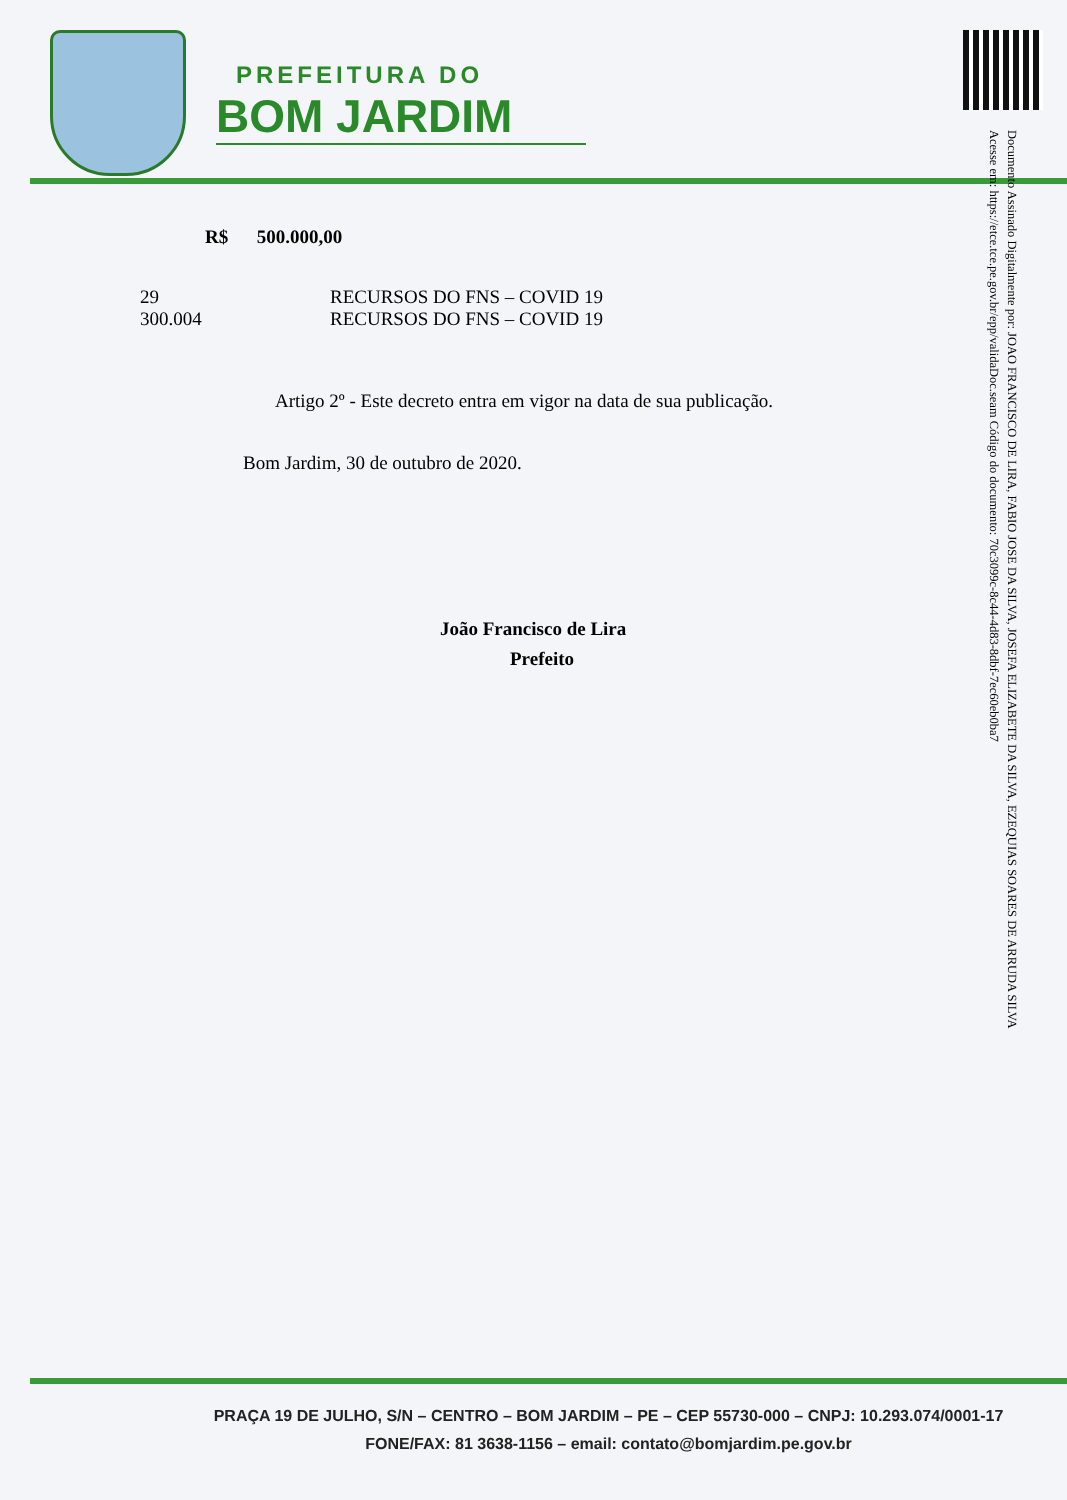PREFEITURA DO
BOM JARDIM
Documento Assinado Digitalmente por: JOAO FRANCISCO DE LIRA, FABIO JOSE DA SILVA, JOSEFA ELIZABETE DA SILVA, EZEQUIAS SOARES DE ARRUDA SILVA
Acesse em: https://etce.tce.pe.gov.br/epp/validaDoc.seam Código do documento: 70c3099c-8c44-4d83-8dbf-7ec60eb0ba7
R$ 500.000,00
29 RECURSOS DO FNS – COVID 19
300.004 RECURSOS DO FNS – COVID 19
Artigo 2º - Este decreto entra em vigor na data de sua publicação.
Bom Jardim, 30 de outubro de 2020.
João Francisco de Lira
Prefeito
PRAÇA 19 DE JULHO, S/N – CENTRO – BOM JARDIM – PE – CEP 55730-000 – CNPJ: 10.293.074/0001-17
FONE/FAX: 81 3638-1156 – email: contato@bomjardim.pe.gov.br